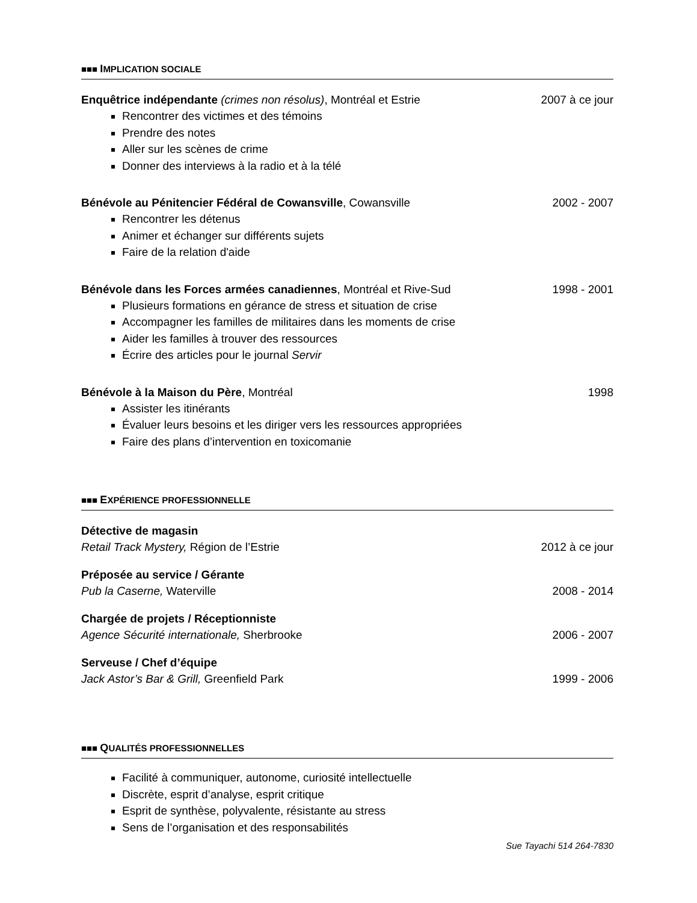■■■ IMPLICATION SOCIALE
Enquêtrice indépendante (crimes non résolus), Montréal et Estrie 2007 à ce jour
Rencontrer des victimes et des témoins
Prendre des notes
Aller sur les scènes de crime
Donner des interviews à la radio et à la télé
Bénévole au Pénitencier Fédéral de Cowansville, Cowansville 2002 - 2007
Rencontrer les détenus
Animer et échanger sur différents sujets
Faire de la relation d'aide
Bénévole dans les Forces armées canadiennes, Montréal et Rive-Sud 1998 - 2001
Plusieurs formations en gérance de stress et situation de crise
Accompagner les familles de militaires dans les moments de crise
Aider les familles à trouver des ressources
Écrire des articles pour le journal Servir
Bénévole à la Maison du Père, Montréal 1998
Assister les itinérants
Évaluer leurs besoins et les diriger vers les ressources appropriées
Faire des plans d’intervention en toxicomanie
■■■ EXPÉRIENCE PROFESSIONNELLE
Détective de magasin
Retail Track Mystery, Région de l’Estrie 2012 à ce jour
Préposée au service / Gérante
Pub la Caserne, Waterville 2008 - 2014
Chargée de projets / Réceptionniste
Agence Sécurité internationale, Sherbrooke 2006 - 2007
Serveuse / Chef d’équipe
Jack Astor’s Bar & Grill, Greenfield Park 1999 - 2006
■■■ QUALITÉS PROFESSIONNELLES
Facilité à communiquer, autonome, curiosité intellectuelle
Discrète, esprit d’analyse, esprit critique
Esprit de synthèse, polyvalente, résistante au stress
Sens de l’organisation et des responsabilités
Sue Tayachi 514 264-7830